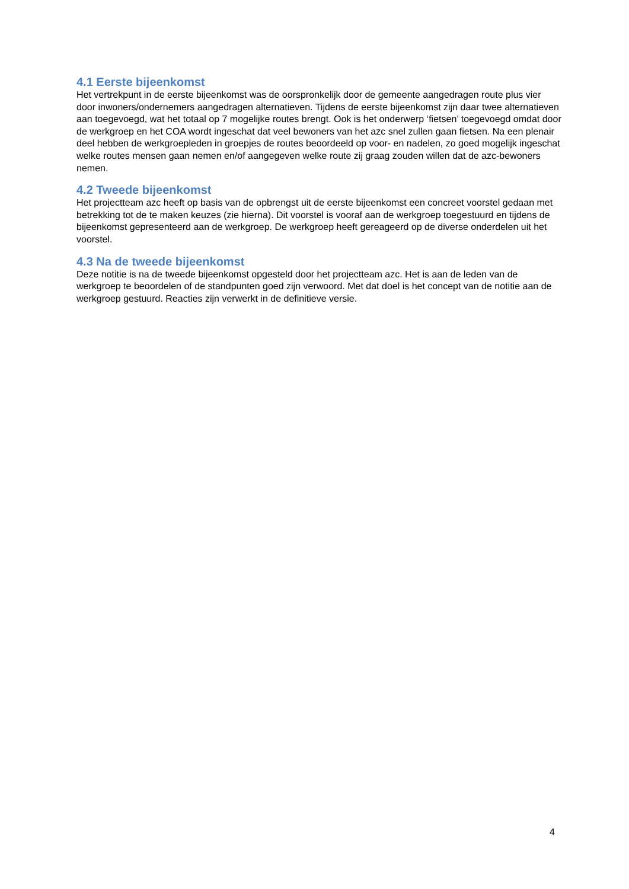4.1 Eerste bijeenkomst
Het vertrekpunt in de eerste bijeenkomst was de oorspronkelijk door de gemeente aangedragen route plus vier door inwoners/ondernemers aangedragen alternatieven. Tijdens de eerste bijeenkomst zijn daar twee alternatieven aan toegevoegd, wat het totaal op 7 mogelijke routes brengt. Ook is het onderwerp ‘fietsen’ toegevoegd omdat door de werkgroep en het COA wordt ingeschat dat veel bewoners van het azc snel zullen gaan fietsen. Na een plenair deel hebben de werkgroepleden in groepjes de routes beoordeeld op voor- en nadelen, zo goed mogelijk ingeschat welke routes mensen gaan nemen en/of aangegeven welke route zij graag zouden willen dat de azc-bewoners nemen.
4.2 Tweede bijeenkomst
Het projectteam azc heeft op basis van de opbrengst uit de eerste bijeenkomst een concreet voorstel gedaan met betrekking tot de te maken keuzes (zie hierna). Dit voorstel is vooraf aan de werkgroep toegestuurd en tijdens de bijeenkomst gepresenteerd aan de werkgroep. De werkgroep heeft gereageerd op de diverse onderdelen uit het voorstel.
4.3 Na de tweede bijeenkomst
Deze notitie is na de tweede bijeenkomst opgesteld door het projectteam azc. Het is aan de leden van de werkgroep te beoordelen of de standpunten goed zijn verwoord. Met dat doel is het concept van de notitie aan de werkgroep gestuurd. Reacties zijn verwerkt in de definitieve versie.
4